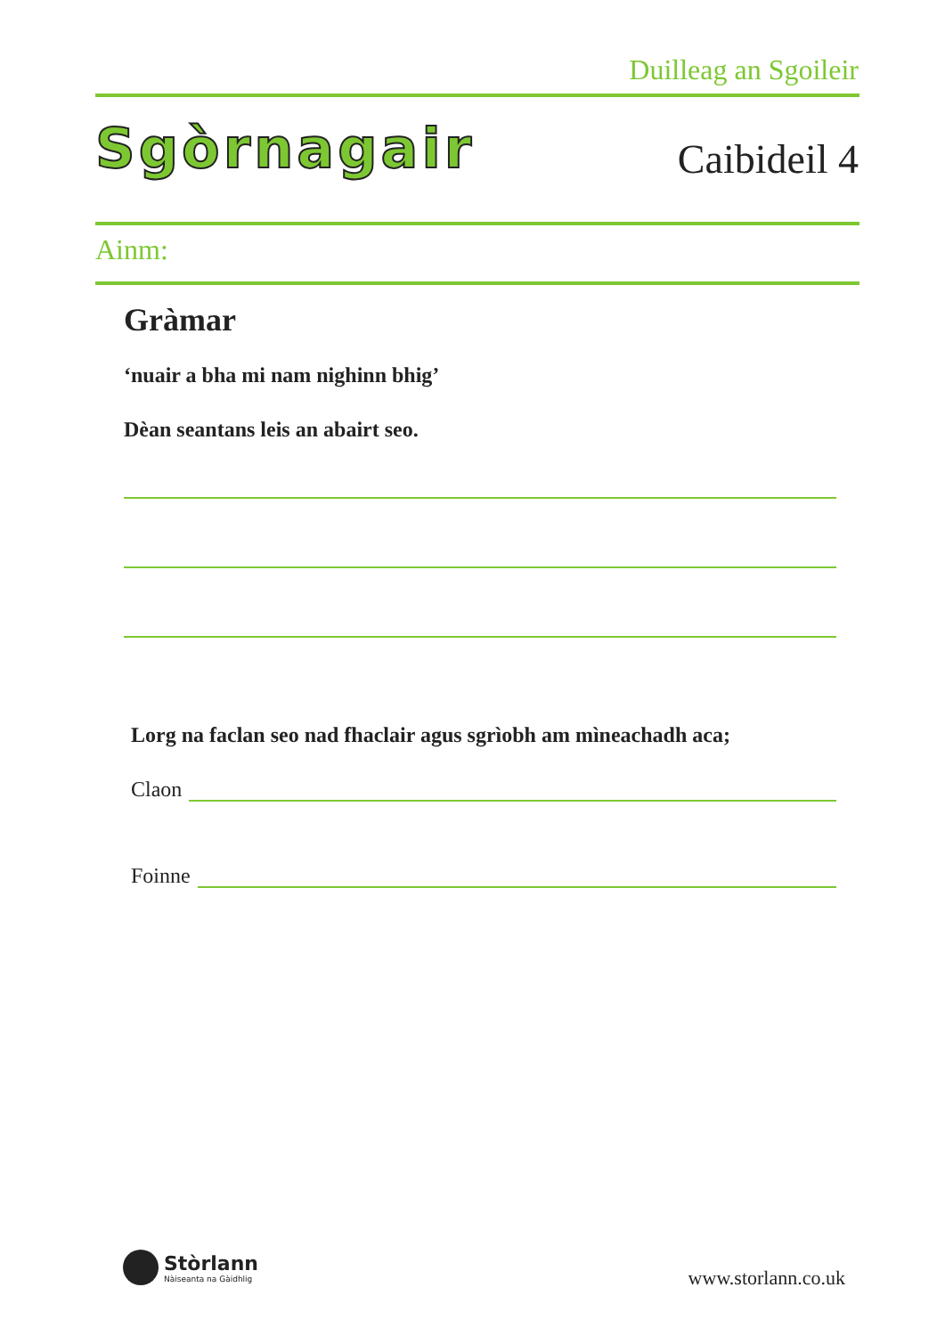Duilleag an Sgoileir
Sgòrnagair Caibideil 4
Ainm:
Gràmar
‘nuair a bha mi nam nighinn bhig’
Dèan seantans leis an abairt seo.
Lorg na faclan seo nad fhaclair agus sgrìobh am mìneachadh aca;
Claon
Foinne
Stòrlann
Nàiseanta na Gàidhlig
www.storlann.co.uk